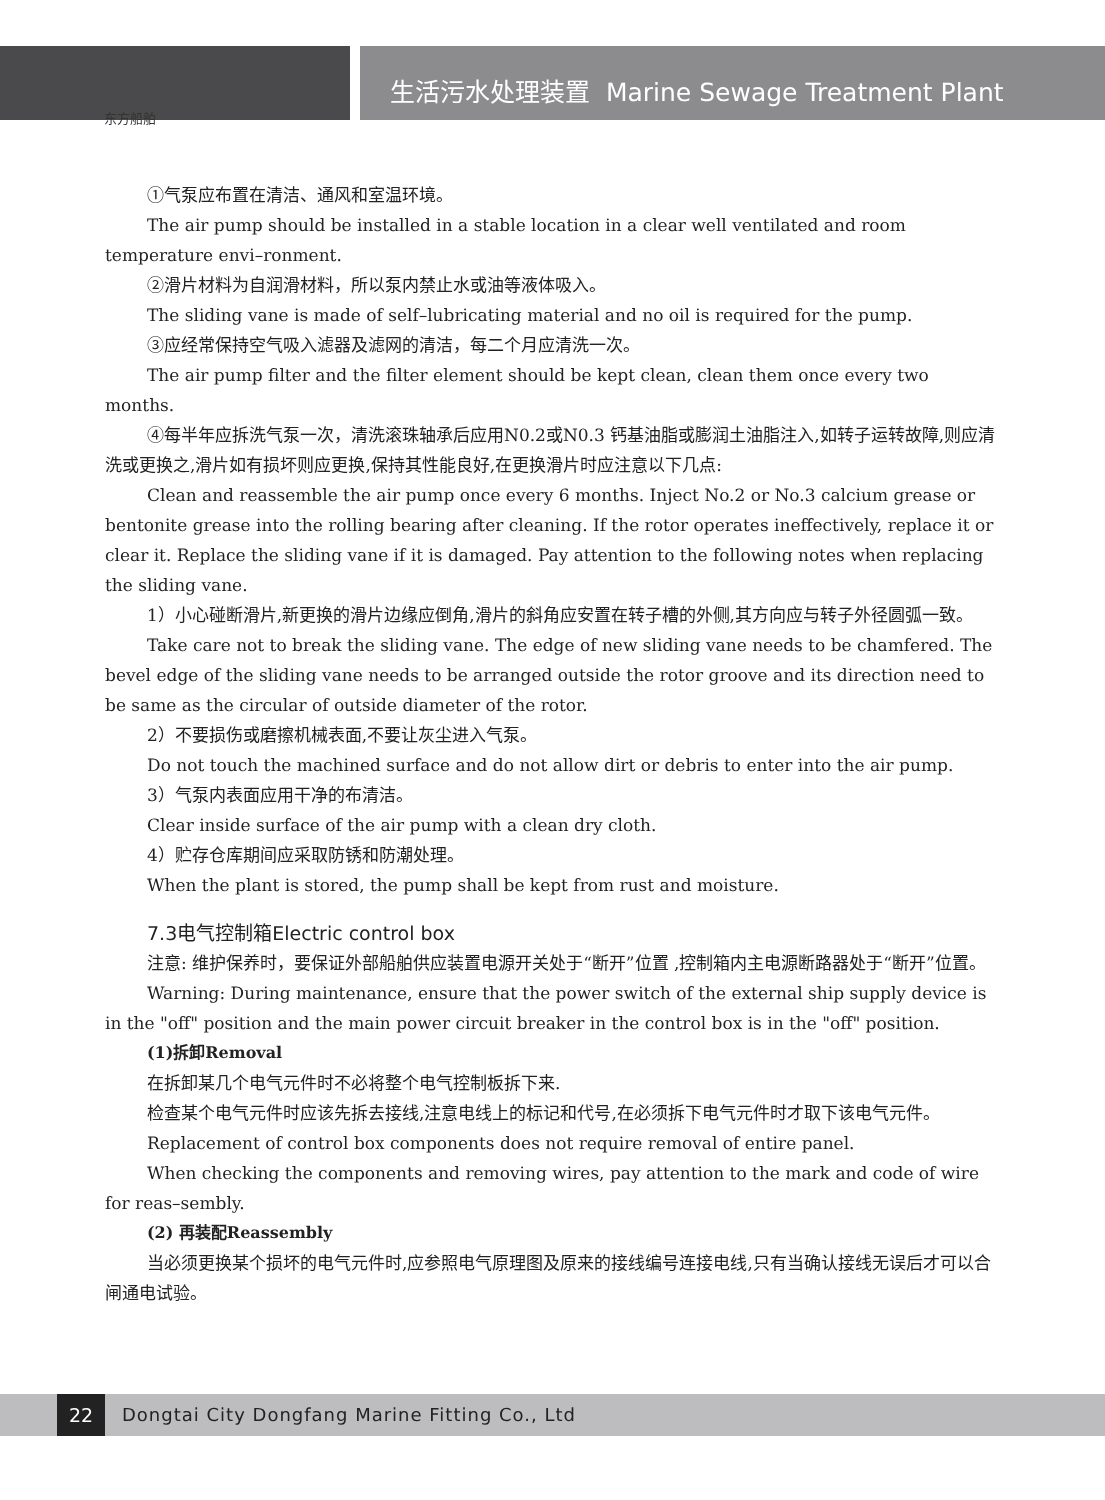东方船舶
生活污水处理装置 Marine Sewage Treatment Plant
①气泵应布置在清洁、通风和室温环境。
The air pump should be installed in a stable location in a clear well ventilated and room temperature envi–ronment.
②滑片材料为自润滑材料，所以泵内禁止水或油等液体吸入。
The sliding vane is made of self–lubricating material and no oil is required for the pump.
③应经常保持空气吸入滤器及滤网的清洁，每二个月应清洗一次。
The air pump filter and the filter element should be kept clean, clean them once every two months.
④每半年应拆洗气泵一次，清洗滚珠轴承后应用N0.2或N0.3 钙基油脂或膨润土油脂注入,如转子运转故障,则应清洗或更换之,滑片如有损坏则应更换,保持其性能良好,在更换滑片时应注意以下几点:
Clean and reassemble the air pump once every 6 months. Inject No.2 or No.3 calcium grease or bentonite grease into the rolling bearing after cleaning. If the rotor operates ineffectively, replace it or clear it. Replace the sliding vane if it is damaged. Pay attention to the following notes when replacing the sliding vane.
1）小心碰断滑片,新更换的滑片边缘应倒角,滑片的斜角应安置在转子槽的外侧,其方向应与转子外径圆弧一致。
Take care not to break the sliding vane. The edge of new sliding vane needs to be chamfered. The bevel edge of the sliding vane needs to be arranged outside the rotor groove and its direction need to be same as the circular of outside diameter of the rotor.
2）不要损伤或磨擦机械表面,不要让灰尘进入气泵。
Do not touch the machined surface and do not allow dirt or debris to enter into the air pump.
3）气泵内表面应用干净的布清洁。
Clear inside surface of the air pump with a clean dry cloth.
4）贮存仓库期间应采取防锈和防潮处理。
When the plant is stored, the pump shall be kept from rust and moisture.
7.3电气控制箱Electric control box
注意: 维护保养时，要保证外部船舶供应装置电源开关处于“断开”位置 ,控制箱内主电源断路器处于“断开”位置。
Warning: During maintenance, ensure that the power switch of the external ship supply device is in the "off" position and the main power circuit breaker in the control box is in the "off" position.
(1)拆卸Removal
在拆卸某几个电气元件时不必将整个电气控制板拆下来.
检查某个电气元件时应该先拆去接线,注意电线上的标记和代号,在必须拆下电气元件时才取下该电气元件。
Replacement of control box components does not require removal of entire panel.
When checking the components and removing wires, pay attention to the mark and code of wire for reas–sembly.
(2) 再装配Reassembly
当必须更换某个损坏的电气元件时,应参照电气原理图及原来的接线编号连接电线,只有当确认接线无误后才可以合闸通电试验。
22
Dongtai City Dongfang Marine Fitting Co., Ltd